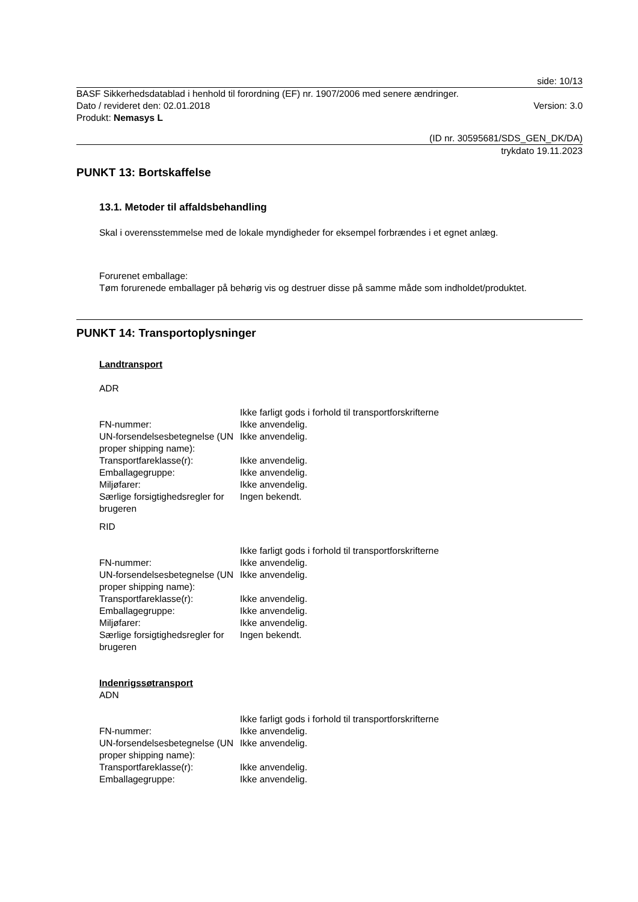side: 10/13
BASF Sikkerhedsdatablad i henhold til forordning (EF) nr. 1907/2006 med senere ændringer.
Dato / revideret den: 02.01.2018 Version: 3.0
Produkt: Nemasys L
(ID nr. 30595681/SDS_GEN_DK/DA)
trykdato 19.11.2023
PUNKT 13: Bortskaffelse
13.1. Metoder til affaldsbehandling
Skal i overensstemmelse med de lokale myndigheder for eksempel forbrændes i et egnet anlæg.
Forurenet emballage:
Tøm forurenede emballager på behørig vis og destruer disse på samme måde som indholdet/produktet.
PUNKT 14: Transportoplysninger
Landtransport
ADR
| | Ikke farligt gods i forhold til transportforskrifterne |
| FN-nummer: | Ikke anvendelig. |
| UN-forsendelsesbetegnelse (UN proper shipping name): | Ikke anvendelig. |
| Transportfareklasse(r): | Ikke anvendelig. |
| Emballagegruppe: | Ikke anvendelig. |
| Miljøfarer: | Ikke anvendelig. |
| Særlige forsigtighedsregler for brugeren | Ingen bekendt. |
RID
| | Ikke farligt gods i forhold til transportforskrifterne |
| FN-nummer: | Ikke anvendelig. |
| UN-forsendelsesbetegnelse (UN proper shipping name): | Ikke anvendelig. |
| Transportfareklasse(r): | Ikke anvendelig. |
| Emballagegruppe: | Ikke anvendelig. |
| Miljøfarer: | Ikke anvendelig. |
| Særlige forsigtighedsregler for brugeren | Ingen bekendt. |
Indenrigssøtransport
ADN
| | Ikke farligt gods i forhold til transportforskrifterne |
| FN-nummer: | Ikke anvendelig. |
| UN-forsendelsesbetegnelse (UN proper shipping name): | Ikke anvendelig. |
| Transportfareklasse(r): | Ikke anvendelig. |
| Emballagegruppe: | Ikke anvendelig. |